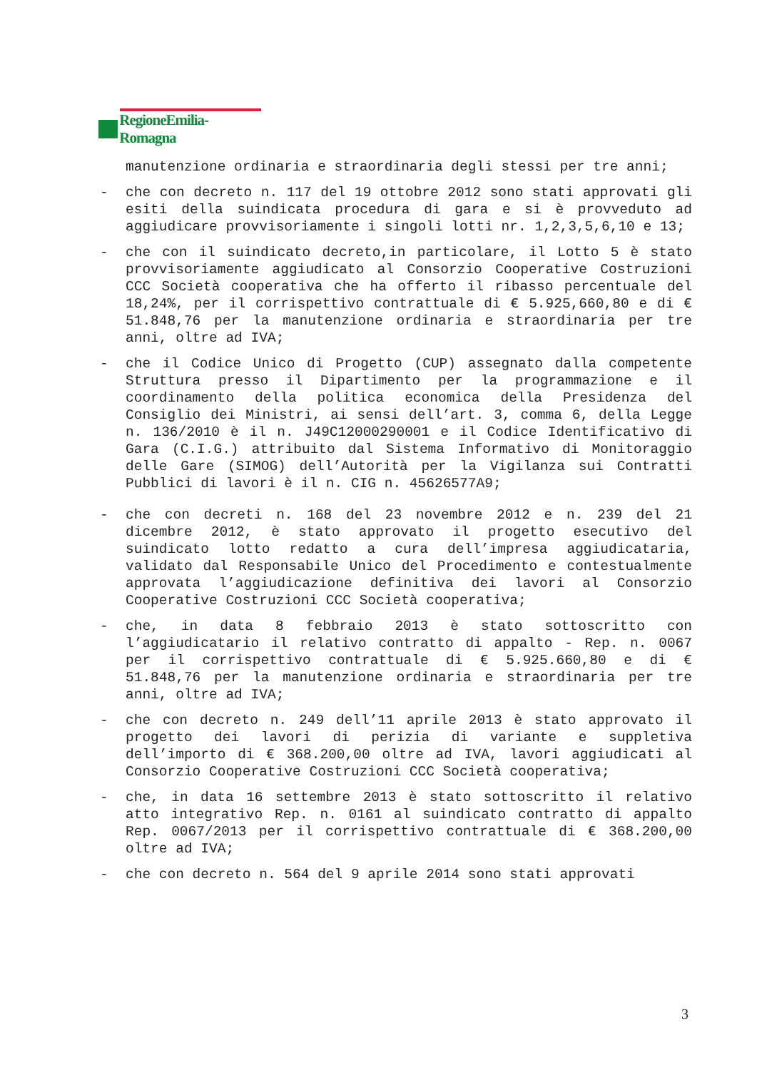RegioneEmilia-Romagna
manutenzione ordinaria e straordinaria degli stessi per tre anni;
- che con decreto n. 117 del 19 ottobre 2012 sono stati approvati gli esiti della suindicata procedura di gara e si è provveduto ad aggiudicare provvisoriamente i singoli lotti nr. 1,2,3,5,6,10 e 13;
- che con il suindicato decreto,in particolare, il Lotto 5 è stato provvisoriamente aggiudicato al Consorzio Cooperative Costruzioni CCC Società cooperativa che ha offerto il ribasso percentuale del 18,24%, per il corrispettivo contrattuale di € 5.925,660,80 e di € 51.848,76 per la manutenzione ordinaria e straordinaria per tre anni, oltre ad IVA;
- che il Codice Unico di Progetto (CUP) assegnato dalla competente Struttura presso il Dipartimento per la programmazione e il coordinamento della politica economica della Presidenza del Consiglio dei Ministri, ai sensi dell’art. 3, comma 6, della Legge n. 136/2010 è il n. J49C12000290001 e il Codice Identificativo di Gara (C.I.G.) attribuito dal Sistema Informativo di Monitoraggio delle Gare (SIMOG) dell’Autorità per la Vigilanza sui Contratti Pubblici di lavori è il n. CIG n. 45626577A9;
- che con decreti n. 168 del 23 novembre 2012 e n. 239 del 21 dicembre 2012, è stato approvato il progetto esecutivo del suindicato lotto redatto a cura dell’impresa aggiudicataria, validato dal Responsabile Unico del Procedimento e contestualmente approvata l’aggiudicazione definitiva dei lavori al Consorzio Cooperative Costruzioni CCC Società cooperativa;
- che, in data 8 febbraio 2013 è stato sottoscritto con l’aggiudicatario il relativo contratto di appalto - Rep. n. 0067 per il corrispettivo contrattuale di € 5.925.660,80 e di € 51.848,76 per la manutenzione ordinaria e straordinaria per tre anni, oltre ad IVA;
- che con decreto n. 249 dell’11 aprile 2013 è stato approvato il progetto dei lavori di perizia di variante e suppletiva dell’importo di € 368.200,00 oltre ad IVA, lavori aggiudicati al Consorzio Cooperative Costruzioni CCC Società cooperativa;
- che, in data 16 settembre 2013 è stato sottoscritto il relativo atto integrativo Rep. n. 0161 al suindicato contratto di appalto Rep. 0067/2013 per il corrispettivo contrattuale di € 368.200,00 oltre ad IVA;
- che con decreto n. 564 del 9 aprile 2014 sono stati approvati
3